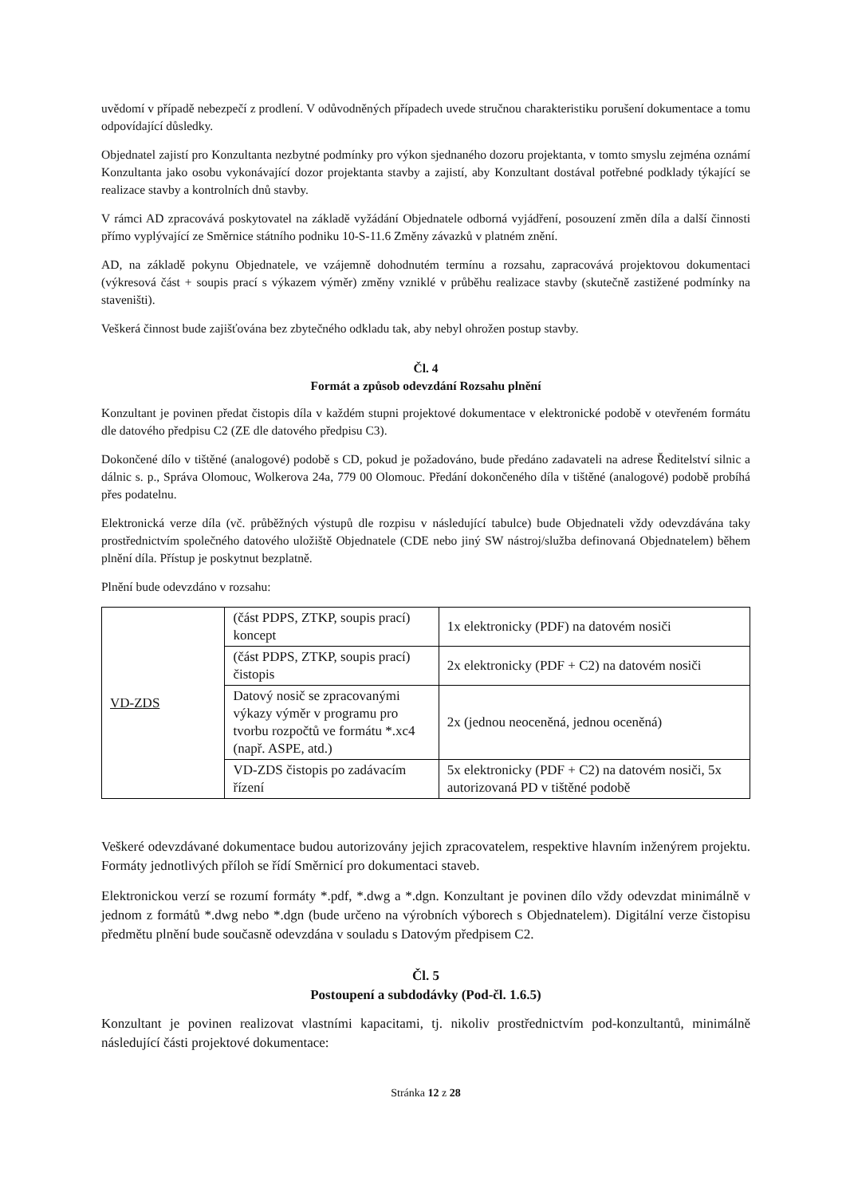uvědomí v případě nebezpečí z prodlení. V odůvodněných případech uvede stručnou charakteristiku porušení dokumentace a tomu odpovídající důsledky.
Objednatel zajistí pro Konzultanta nezbytné podmínky pro výkon sjednaného dozoru projektanta, v tomto smyslu zejména oznámí Konzultanta jako osobu vykonávající dozor projektanta stavby a zajistí, aby Konzultant dostával potřebné podklady týkající se realizace stavby a kontrolních dnů stavby.
V rámci AD zpracovává poskytovatel na základě vyžádání Objednatele odborná vyjádření, posouzení změn díla a další činnosti přímo vyplývající ze Směrnice státního podniku 10-S-11.6 Změny závazků v platném znění.
AD, na základě pokynu Objednatele, ve vzájemně dohodnutém termínu a rozsahu, zapracovává projektovou dokumentaci (výkresová část + soupis prací s výkazem výměr) změny vzniklé v průběhu realizace stavby (skutečně zastižené podmínky na staveništi).
Veškerá činnost bude zajišťována bez zbytečného odkladu tak, aby nebyl ohrožen postup stavby.
Čl. 4
Formát a způsob odevzdání Rozsahu plnění
Konzultant je povinen předat čistopis díla v každém stupni projektové dokumentace v elektronické podobě v otevřeném formátu dle datového předpisu C2 (ZE dle datového předpisu C3).
Dokončené dílo v tištěné (analogové) podobě s CD, pokud je požadováno, bude předáno zadavateli na adrese Ředitelství silnic a dálnic s. p., Správa Olomouc, Wolkerova 24a, 779 00 Olomouc. Předání dokončeného díla v tištěné (analogové) podobě probíhá přes podatelnu.
Elektronická verze díla (vč. průběžných výstupů dle rozpisu v následující tabulce) bude Objednateli vždy odevzdávána taky prostřednictvím společného datového uložiště Objednatele (CDE nebo jiný SW nástroj/služba definovaná Objednatelem) během plnění díla. Přístup je poskytnut bezplatně.
Plnění bude odevzdáno v rozsahu:
| VD-ZDS | (část PDPS, ZTKP, soupis prací) koncept | 1x elektronicky (PDF) na datovém nosiči |
| | (část PDPS, ZTKP, soupis prací) čistopis | 2x elektronicky (PDF + C2) na datovém nosiči |
| | Datový nosič se zpracovanými výkazy výměr v programu pro tvorbu rozpočtů ve formátu *.xc4 (např. ASPE, atd.) | 2x (jednou neoceněná, jednou oceněná) |
| | VD-ZDS čistopis po zadávacím řízení | 5x elektronicky (PDF + C2) na datovém nosiči, 5x autorizovaná PD v tištěné podobě |
Veškeré odevzdávané dokumentace budou autorizovány jejich zpracovatelem, respektive hlavním inženýrem projektu. Formáty jednotlivých příloh se řídí Směrnicí pro dokumentaci staveb.
Elektronickou verzí se rozumí formáty *.pdf, *.dwg a *.dgn. Konzultant je povinen dílo vždy odevzdat minimálně v jednom z formátů *.dwg nebo *.dgn (bude určeno na výrobních výborech s Objednatelem). Digitální verze čistopisu předmětu plnění bude současně odevzdána v souladu s Datovým předpisem C2.
Čl. 5
Postoupení a subdodávky (Pod-čl. 1.6.5)
Konzultant je povinen realizovat vlastními kapacitami, tj. nikoliv prostřednictvím pod-konzultantů, minimálně následující části projektové dokumentace:
Stránka 12 z 28